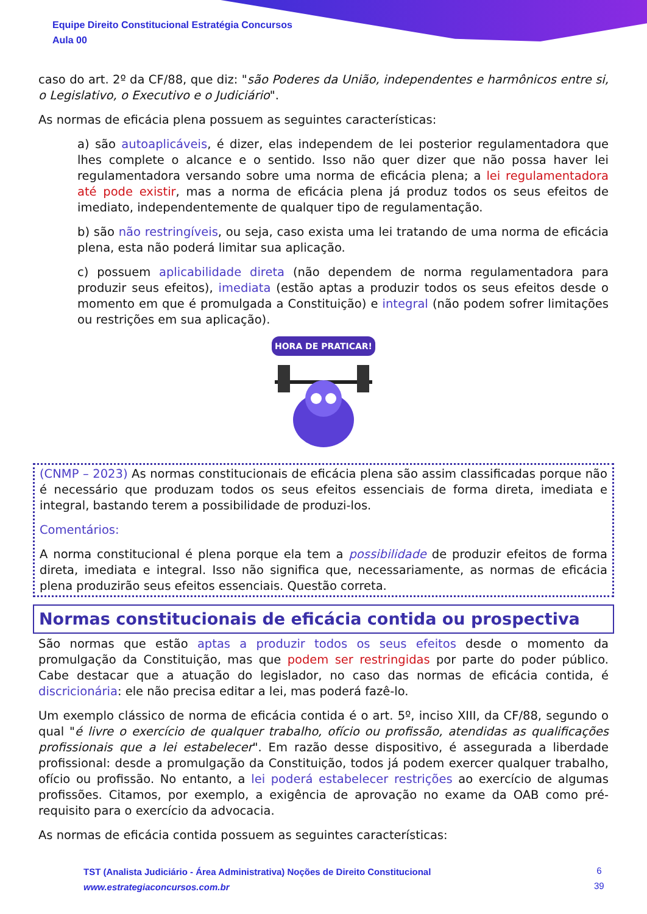Equipe Direito Constitucional Estratégia Concursos
Aula 00
caso do art. 2º da CF/88, que diz: "são Poderes da União, independentes e harmônicos entre si, o Legislativo, o Executivo e o Judiciário".
As normas de eficácia plena possuem as seguintes características:
a) são autoaplicáveis, é dizer, elas independem de lei posterior regulamentadora que lhes complete o alcance e o sentido. Isso não quer dizer que não possa haver lei regulamentadora versando sobre uma norma de eficácia plena; a lei regulamentadora até pode existir, mas a norma de eficácia plena já produz todos os seus efeitos de imediato, independentemente de qualquer tipo de regulamentação.
b) são não restringíveis, ou seja, caso exista uma lei tratando de uma norma de eficácia plena, esta não poderá limitar sua aplicação.
c) possuem aplicabilidade direta (não dependem de norma regulamentadora para produzir seus efeitos), imediata (estão aptas a produzir todos os seus efeitos desde o momento em que é promulgada a Constituição) e integral (não podem sofrer limitações ou restrições em sua aplicação).
HORA DE PRATICAR!
(CNMP – 2023) As normas constitucionais de eficácia plena são assim classificadas porque não é necessário que produzam todos os seus efeitos essenciais de forma direta, imediata e integral, bastando terem a possibilidade de produzi-los.
Comentários:
A norma constitucional é plena porque ela tem a possibilidade de produzir efeitos de forma direta, imediata e integral. Isso não significa que, necessariamente, as normas de eficácia plena produzirão seus efeitos essenciais. Questão correta.
Normas constitucionais de eficácia contida ou prospectiva
São normas que estão aptas a produzir todos os seus efeitos desde o momento da promulgação da Constituição, mas que podem ser restringidas por parte do poder público. Cabe destacar que a atuação do legislador, no caso das normas de eficácia contida, é discricionária: ele não precisa editar a lei, mas poderá fazê-lo.
Um exemplo clássico de norma de eficácia contida é o art. 5º, inciso XIII, da CF/88, segundo o qual "é livre o exercício de qualquer trabalho, ofício ou profissão, atendidas as qualificações profissionais que a lei estabelecer". Em razão desse dispositivo, é assegurada a liberdade profissional: desde a promulgação da Constituição, todos já podem exercer qualquer trabalho, ofício ou profissão. No entanto, a lei poderá estabelecer restrições ao exercício de algumas profissões. Citamos, por exemplo, a exigência de aprovação no exame da OAB como pré-requisito para o exercício da advocacia.
As normas de eficácia contida possuem as seguintes características:
TST (Analista Judiciário - Área Administrativa) Noções de Direito Constitucional
www.estrategiaconcursos.com.br
6
39